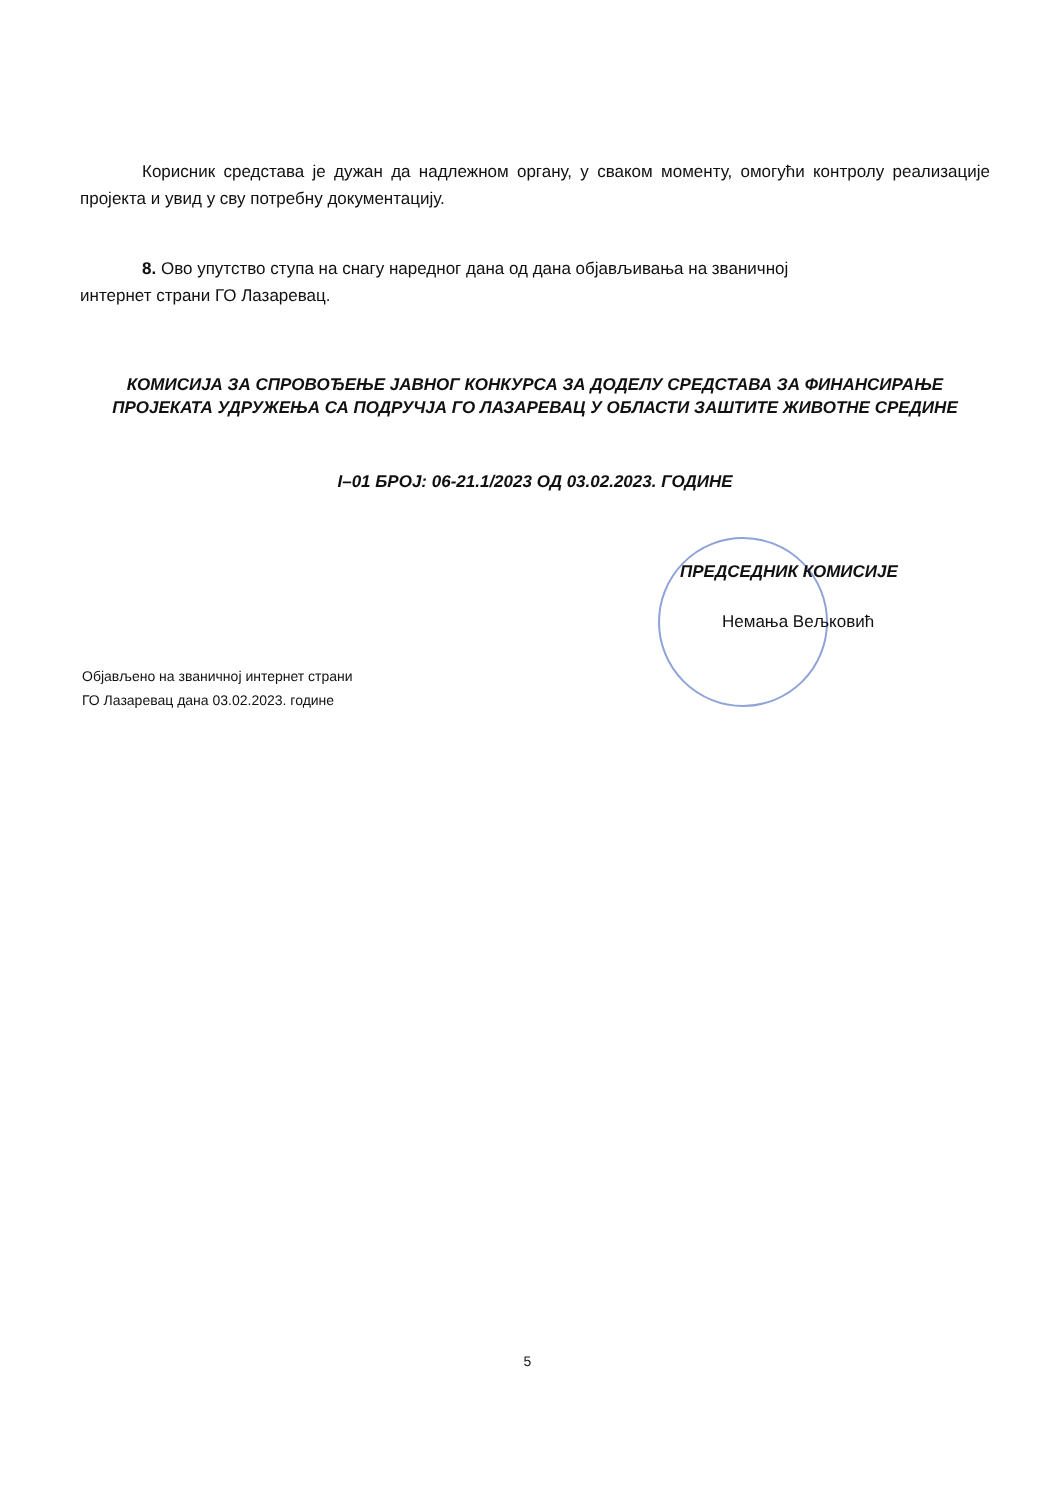Корисник средстава је дужан да надлежном органу, у сваком моменту, омогући контролу реализације пројекта и увид у сву потребну документацију.
8. Ово упутство ступа на снагу наредног дана од дана објављивања на званичној
интернет страни ГО Лазаревац.
КОМИСИЈА ЗА СПРОВОЂЕЊЕ ЈАВНОГ КОНКУРСА ЗА ДОДЕЛУ СРЕДСТАВА ЗА ФИНАНСИРАЊЕ ПРОЈЕКАТА УДРУЖЕЊА СА ПОДРУЧЈА ГО ЛАЗАРЕВАЦ У ОБЛАСТИ ЗАШТИТЕ ЖИВОТНЕ СРЕДИНЕ
I–01 БРОЈ: 06-21.1/2023 ОД 03.02.2023. ГОДИНЕ
ПРЕДСЕДНИК КОМИСИЈЕ
Немања Вељковић
Објављено на званичној интернет страни
ГО Лазаревац дана 03.02.2023. године
5